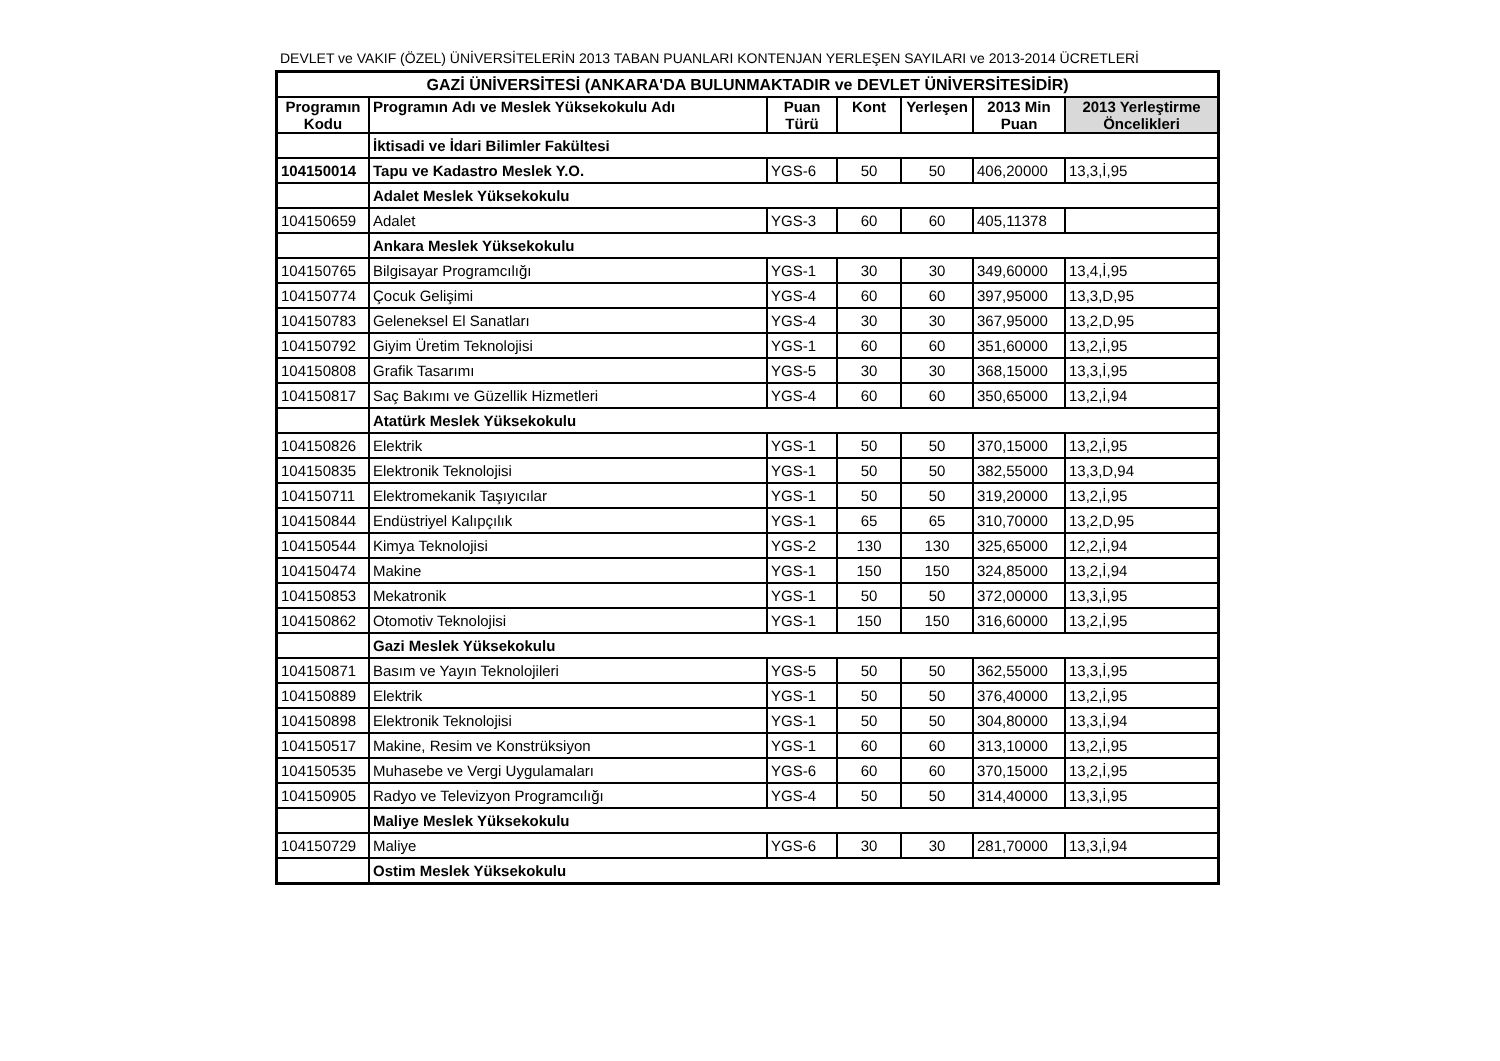DEVLET ve VAKIF (ÖZEL) ÜNİVERSİTELERİN 2013 TABAN PUANLARI KONTENJAN YERLEŞEN SAYILARI ve 2013-2014 ÜCRETLERİ
| GAZİ ÜNİVERSİTESİ (ANKARA'DA BULUNMAKTADIR ve DEVLET ÜNİVERSİTESİDİR) | | | | | | |
| Programın Kodu | Programın Adı ve Meslek Yüksekokulu Adı | Puan Türü | Kont | Yerleşen | 2013 Min Puan | 2013 Yerleştirme Öncelikleri |
| | İktisadi ve İdari Bilimler Fakültesi | | | | | |
| 104150014 | Tapu ve Kadastro Meslek Y.O. | YGS-6 | 50 | 50 | 406,20000 | 13,3,İ,95 |
| | Adalet Meslek Yüksekokulu | | | | | |
| 104150659 | Adalet | YGS-3 | 60 | 60 | 405,11378 | |
| | Ankara Meslek Yüksekokulu | | | | | |
| 104150765 | Bilgisayar Programcılığı | YGS-1 | 30 | 30 | 349,60000 | 13,4,İ,95 |
| 104150774 | Çocuk Gelişimi | YGS-4 | 60 | 60 | 397,95000 | 13,3,D,95 |
| 104150783 | Geleneksel El Sanatları | YGS-4 | 30 | 30 | 367,95000 | 13,2,D,95 |
| 104150792 | Giyim Üretim Teknolojisi | YGS-1 | 60 | 60 | 351,60000 | 13,2,İ,95 |
| 104150808 | Grafik Tasarımı | YGS-5 | 30 | 30 | 368,15000 | 13,3,İ,95 |
| 104150817 | Saç Bakımı ve Güzellik Hizmetleri | YGS-4 | 60 | 60 | 350,65000 | 13,2,İ,94 |
| | Atatürk Meslek Yüksekokulu | | | | | |
| 104150826 | Elektrik | YGS-1 | 50 | 50 | 370,15000 | 13,2,İ,95 |
| 104150835 | Elektronik Teknolojisi | YGS-1 | 50 | 50 | 382,55000 | 13,3,D,94 |
| 104150711 | Elektromekanik Taşıyıcılar | YGS-1 | 50 | 50 | 319,20000 | 13,2,İ,95 |
| 104150844 | Endüstriyel Kalıpçılık | YGS-1 | 65 | 65 | 310,70000 | 13,2,D,95 |
| 104150544 | Kimya Teknolojisi | YGS-2 | 130 | 130 | 325,65000 | 12,2,İ,94 |
| 104150474 | Makine | YGS-1 | 150 | 150 | 324,85000 | 13,2,İ,94 |
| 104150853 | Mekatronik | YGS-1 | 50 | 50 | 372,00000 | 13,3,İ,95 |
| 104150862 | Otomotiv Teknolojisi | YGS-1 | 150 | 150 | 316,60000 | 13,2,İ,95 |
| | Gazi Meslek Yüksekokulu | | | | | |
| 104150871 | Basım ve Yayın Teknolojileri | YGS-5 | 50 | 50 | 362,55000 | 13,3,İ,95 |
| 104150889 | Elektrik | YGS-1 | 50 | 50 | 376,40000 | 13,2,İ,95 |
| 104150898 | Elektronik Teknolojisi | YGS-1 | 50 | 50 | 304,80000 | 13,3,İ,94 |
| 104150517 | Makine, Resim ve Konstrüksiyon | YGS-1 | 60 | 60 | 313,10000 | 13,2,İ,95 |
| 104150535 | Muhasebe ve Vergi Uygulamaları | YGS-6 | 60 | 60 | 370,15000 | 13,2,İ,95 |
| 104150905 | Radyo ve Televizyon Programcılığı | YGS-4 | 50 | 50 | 314,40000 | 13,3,İ,95 |
| | Maliye Meslek Yüksekokulu | | | | | |
| 104150729 | Maliye | YGS-6 | 30 | 30 | 281,70000 | 13,3,İ,94 |
| | Ostim Meslek Yüksekokulu | | | | | |